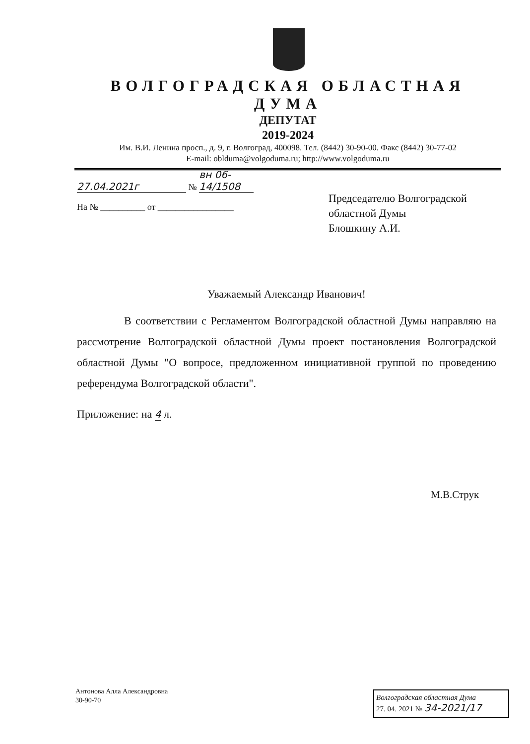ВОЛГОГРАДСКАЯ ОБЛАСТНАЯ ДУМА
ДЕПУТАТ
2019-2024
Им. В.И. Ленина просп., д. 9, г. Волгоград, 400098. Тел. (8442) 30-90-00. Факс (8442) 30-77-02
E-mail: oblduma@volgoduma.ru; http://www.volgoduma.ru
27.04.2021г № вн 06-14/1508
На № __________ от _________________
Председателю Волгоградской
областной Думы
Блошкину А.И.
Уважаемый Александр Иванович!
В соответствии с Регламентом Волгоградской областной Думы направляю на рассмотрение Волгоградской областной Думы проект постановления Волгоградской областной Думы "О вопросе, предложенном инициативной группой по проведению референдума Волгоградской области".
Приложение: на 4 л.
М.В.Струк
Антонова Алла Александровна
30-90-70
Волгоградская областная Дума
27. 04. 2021 № 34-2021/17